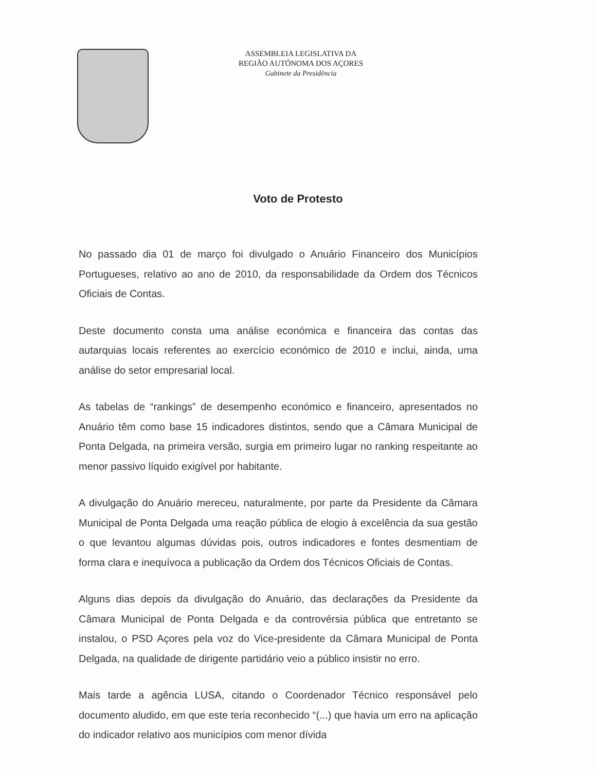ASSEMBLEIA LEGISLATIVA DA
REGIÃO AUTÓNOMA DOS AÇORES
Gabinete da Presidência
Voto de Protesto
No passado dia 01 de março foi divulgado o Anuário Financeiro dos Municípios Portugueses, relativo ao ano de 2010, da responsabilidade da Ordem dos Técnicos Oficiais de Contas.
Deste documento consta uma análise económica e financeira das contas das autarquias locais referentes ao exercício económico de 2010 e inclui, ainda, uma análise do setor empresarial local.
As tabelas de “rankings” de desempenho económico e financeiro, apresentados no Anuário têm como base 15 indicadores distintos, sendo que a Câmara Municipal de Ponta Delgada, na primeira versão, surgia em primeiro lugar no ranking respeitante ao menor passivo líquido exigível por habitante.
A divulgação do Anuário mereceu, naturalmente, por parte da Presidente da Câmara Municipal de Ponta Delgada uma reação pública de elogio à excelência da sua gestão o que levantou algumas dúvidas pois, outros indicadores e fontes desmentiam de forma clara e inequívoca a publicação da Ordem dos Técnicos Oficiais de Contas.
Alguns dias depois da divulgação do Anuário, das declarações da Presidente da Câmara Municipal de Ponta Delgada e da controvérsia pública que entretanto se instalou, o PSD Açores pela voz do Vice-presidente da Câmara Municipal de Ponta Delgada, na qualidade de dirigente partidário veio a público insistir no erro.
Mais tarde a agência LUSA, citando o Coordenador Técnico responsável pelo documento aludido, em que este teria reconhecido “(...) que havia um erro na aplicação do indicador relativo aos municípios com menor dívida